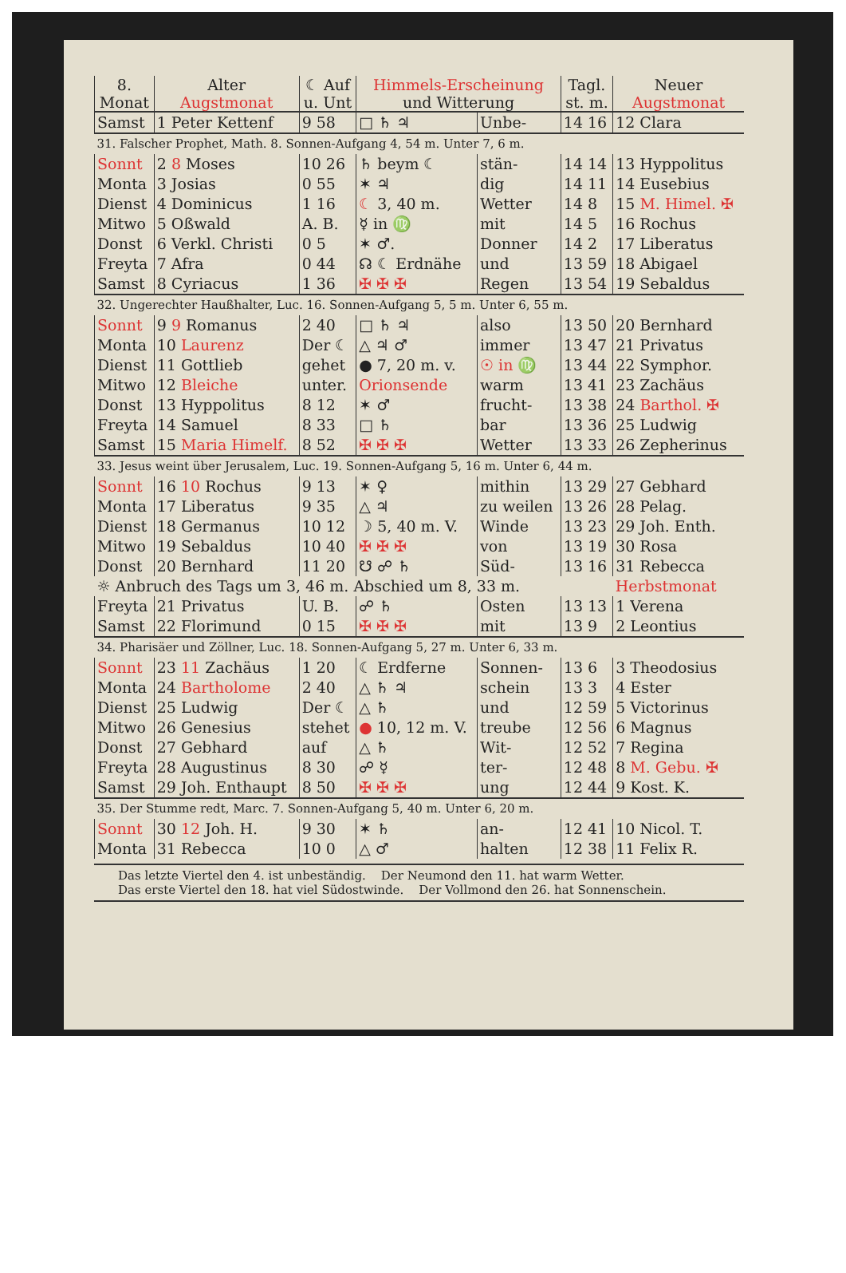| 8. Monat | Alter Augstmonat | ☾ Auf u. Unt | Himmels-Erscheinung und Witterung | | Tagl. st. m. | Neuer Augstmonat |
| --- | --- | --- | --- | --- | --- | --- |
| Samst | 1 Peter Kettenf | 9 58 | □ ♄ ♃ | Unbe- | 14 16 | 12 Clara |
| 31. Falscher Prophet, Math. 8. Sonnen-Aufgang 4, 54 m. Unter 7, 6 m. | | | | | | |
| Sonnt | 2 8 Moses | 10 26 | ♄ beym ☾ | stän- | 14 14 | 13 Hyppolitus |
| Monta | 3 Josias | 0 55 | ✶ ♃ | dig | 14 11 | 14 Eusebius |
| Dienst | 4 Dominicus | 1 16 | ☾ 3, 40 m. | Wetter | 14 8 | 15 M. Himel. ✠ |
| Mitwo | 5 Oßwald | A. B. | ☿ in ♍ | mit | 14 5 | 16 Rochus |
| Donst | 6 Verkl. Christi | 0 5 | ✶ ♂. | Donner | 14 2 | 17 Liberatus |
| Freyta | 7 Afra | 0 44 | ☊ ☾ Erdnähe | und | 13 59 | 18 Abigael |
| Samst | 8 Cyriacus | 1 36 | ✠ ✠ ✠ | Regen | 13 54 | 19 Sebaldus |
| 32. Ungerechter Haußhalter, Luc. 16. Sonnen-Aufgang 5, 5 m. Unter 6, 55 m. | | | | | | |
| Sonnt | 9 9 Romanus | 2 40 | □ ♄ ♃ | also | 13 50 | 20 Bernhard |
| Monta | 10 Laurenz | Der ☾ | △ ♃ ♂ | immer | 13 47 | 21 Privatus |
| Dienst | 11 Gottlieb | gehet | ● 7, 20 m. v. | ☉ in ♍ | 13 44 | 22 Symphor. |
| Mitwo | 12 Bleiche | unter. | Orionsende | warm | 13 41 | 23 Zachäus |
| Donst | 13 Hyppolitus | 8 12 | ✶ ♂ | frucht- | 13 38 | 24 Barthol. ✠ |
| Freyta | 14 Samuel | 8 33 | □ ♄ | bar | 13 36 | 25 Ludwig |
| Samst | 15 Maria Himelf. | 8 52 | ✠ ✠ ✠ | Wetter | 13 33 | 26 Zepherinus |
| 33. Jesus weint über Jerusalem, Luc. 19. Sonnen-Aufgang 5, 16 m. Unter 6, 44 m. | | | | | | |
| Sonnt | 16 10 Rochus | 9 13 | ✶ ♀ | mithin | 13 29 | 27 Gebhard |
| Monta | 17 Liberatus | 9 35 | △ ♃ | zu weilen | 13 26 | 28 Pelag. |
| Dienst | 18 Germanus | 10 12 | ☽ 5, 40 m. V. | Winde | 13 23 | 29 Joh. Enth. |
| Mitwo | 19 Sebaldus | 10 40 | ✠ ✠ ✠ | von | 13 19 | 30 Rosa |
| Donst | 20 Bernhard | 11 20 | ☋ ☍ ♄ | Süd- | 13 16 | 31 Rebecca |
| ☼ Anbruch des Tags um 3, 46 m. Abschied um 8, 33 m. | | | | | | Herbstmonat |
| Freyta | 21 Privatus | U. B. | ☍ ♄ | Osten | 13 13 | 1 Verena |
| Samst | 22 Florimund | 0 15 | ✠ ✠ ✠ | mit | 13 9 | 2 Leontius |
| 34. Pharisäer und Zöllner, Luc. 18. Sonnen-Aufgang 5, 27 m. Unter 6, 33 m. | | | | | | |
| Sonnt | 23 11 Zachäus | 1 20 | ☾ Erdferne | Sonnen- | 13 6 | 3 Theodosius |
| Monta | 24 Bartholome | 2 40 | △ ♄ ♃ | schein | 13 3 | 4 Ester |
| Dienst | 25 Ludwig | Der ☾ | △ ♄ | und | 12 59 | 5 Victorinus |
| Mitwo | 26 Genesius | stehet | ● 10, 12 m. V. | treube | 12 56 | 6 Magnus |
| Donst | 27 Gebhard | auf | △ ♄ | Wit- | 12 52 | 7 Regina |
| Freyta | 28 Augustinus | 8 30 | ☍ ☿ | ter- | 12 48 | 8 M. Gebu. ✠ |
| Samst | 29 Joh. Enthaupt | 8 50 | ✠ ✠ ✠ | ung | 12 44 | 9 Kost. K. |
| 35. Der Stumme redt, Marc. 7. Sonnen-Aufgang 5, 40 m. Unter 6, 20 m. | | | | | | |
| Sonnt | 30 12 Joh. H. | 9 30 | ✶ ♄ | an- | 12 41 | 10 Nicol. T. |
| Monta | 31 Rebecca | 10 0 | △ ♂ | halten | 12 38 | 11 Felix R. |
Das letzte Viertel den 4. ist unbeständig. Der Neumond den 11. hat warm Wetter.
Das erste Viertel den 18. hat viel Südostwinde. Der Vollmond den 26. hat Sonnenschein.